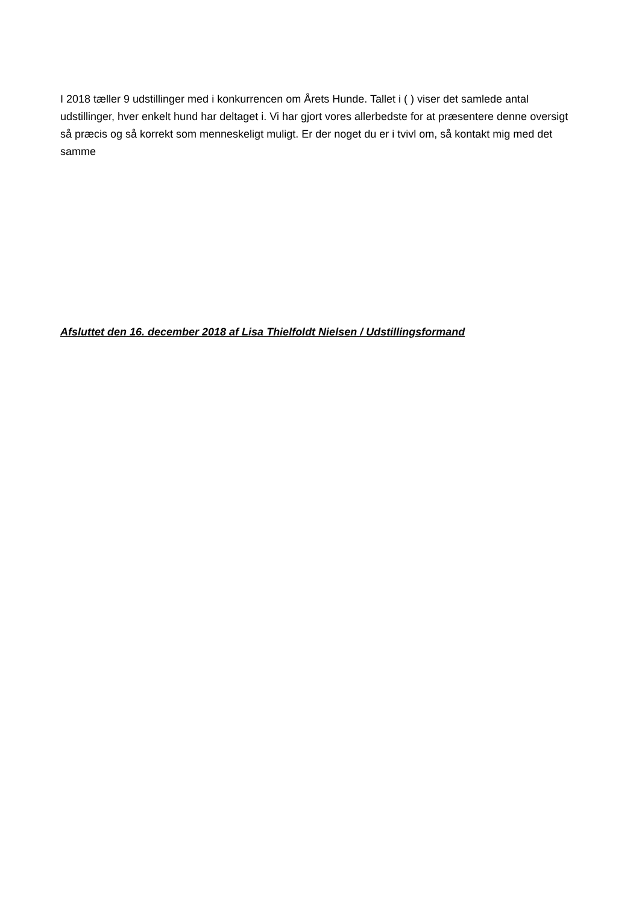I 2018 tæller 9 udstillinger med i konkurrencen om Årets Hunde. Tallet i ( ) viser det samlede antal udstillinger, hver enkelt hund har deltaget i. Vi har gjort vores allerbedste for at præsentere denne oversigt så præcis og så korrekt som menneskeligt muligt. Er der noget du er i tvivl om, så kontakt mig med det samme
Afsluttet den 16. december 2018 af Lisa Thielfoldt Nielsen / Udstillingsformand